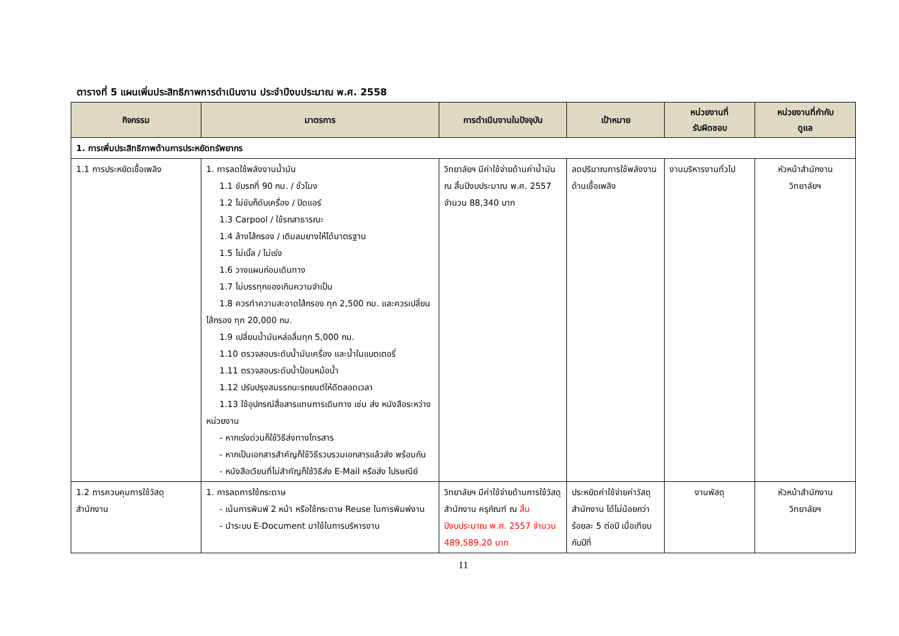ตารางที่ 5 แผนเพิ่มประสิทธิภาพการดำเนินงาน ประจำปีงบประมาณ พ.ศ. 2558
| กิจกรรม | มาตรการ | การดำเนินงานในปัจจุบัน | เป้าหมาย | หน่วยงานที่ รับผิดชอบ | หน่วยงานที่กำกับ ดูแล |
| --- | --- | --- | --- | --- | --- |
| 1. การเพิ่มประสิทธิภาพด้านการประหยัดทรัพยากร | | | | | |
| 1.1 การประหยัดเชื้อเพลิง | 1. การลดใช้พลังงานน้ำมัน 1.1 ขับรถที่ 90 กม. / ชั่วโมง 1.2 ไม่ขับก็ดับเครื่อง / ปิดแอร์ 1.3 Carpool / ใช้รถสาธารณะ 1.4 ล้างไส้กรอง / เติมลมยางให้ได้มาตรฐาน 1.5 ไม่เบิ้ล / ไม่เร่ง 1.6 วางแผนก่อนเดินทาง 1.7 ไม่บรรทุกของเกินความจำเป็น 1.8 ควรทำความสะอาดไส้กรอง ทุก 2,500 กม. และ ควรเปลี่ยนไส้กรอง ทุก 20,000 กม. 1.9 เปลี่ยนน้ำมันหล่อลื่นทุก 5,000 กม. 1.10 ตรวจสอบระดับน้ำมันเครื่อง และน้ำในแบตเตอรี่ 1.11 ตรวจสอบระดับน้ำป้อนหม้อน้ำ 1.12 ปรับปรุงสมรรถนะรถยนต์ให้ดีตลอดเวลา 1.13 ใช้อุปกรณ์สื่อสารแทนการเดินทาง เช่น ส่ง หนังสือระหว่างหน่วยงาน - หากเร่งด่วนก็ใช้วิธีส่งทางโทรสาร - หากเป็นเอกสารสำคัญก็ใช้วิธีรวบรวมเอกสารแล้วส่ง พร้อมกัน - หนังสือเวียนที่ไม่สำคัญก็ใช้วิธีส่ง E-Mail หรือส่ง ไปรษณีย์ | วิทยาลัยฯ มีค่าใช้จ่ายด้านค่าน้ำมัน ณ สิ้นปีงบประมาณ พ.ศ. 2557 จำนวน 88,340 บาท | ลดปริมาณการใช้พลังงานด้านเชื้อเพลิง | งานบริหารงานทั่วไป | หัวหน้าสำนักงาน วิทยาลัยฯ |
| 1.2 การควบคุมการใช้วัสดุสำนักงาน | 1. การลดการใช้กระดาษ - เน้นการพิมพ์ 2 หน้า หรือใช้กระดาษ Reuse ในการ พิมพ์งาน - นำระบบ E-Document มาใช้ในการบริหารงาน | วิทยาลัยฯ มีค่าใช้จ่ายด้านการใช้วัสดุสำนักงาน ครุภัณฑ์ ณ สิ้นปีงบประมาณ พ.ศ. 2557 จำนวน 489,589.20 บาท | ประหยัดค่าใช้จ่ายค่าวัสดุสำนักงาน ได้ไม่น้อยกว่าร้อยละ 5 ต่อปี เมื่อเทียบกับปีที่ | งานพัสดุ | หัวหน้าสำนักงาน วิทยาลัยฯ |
11